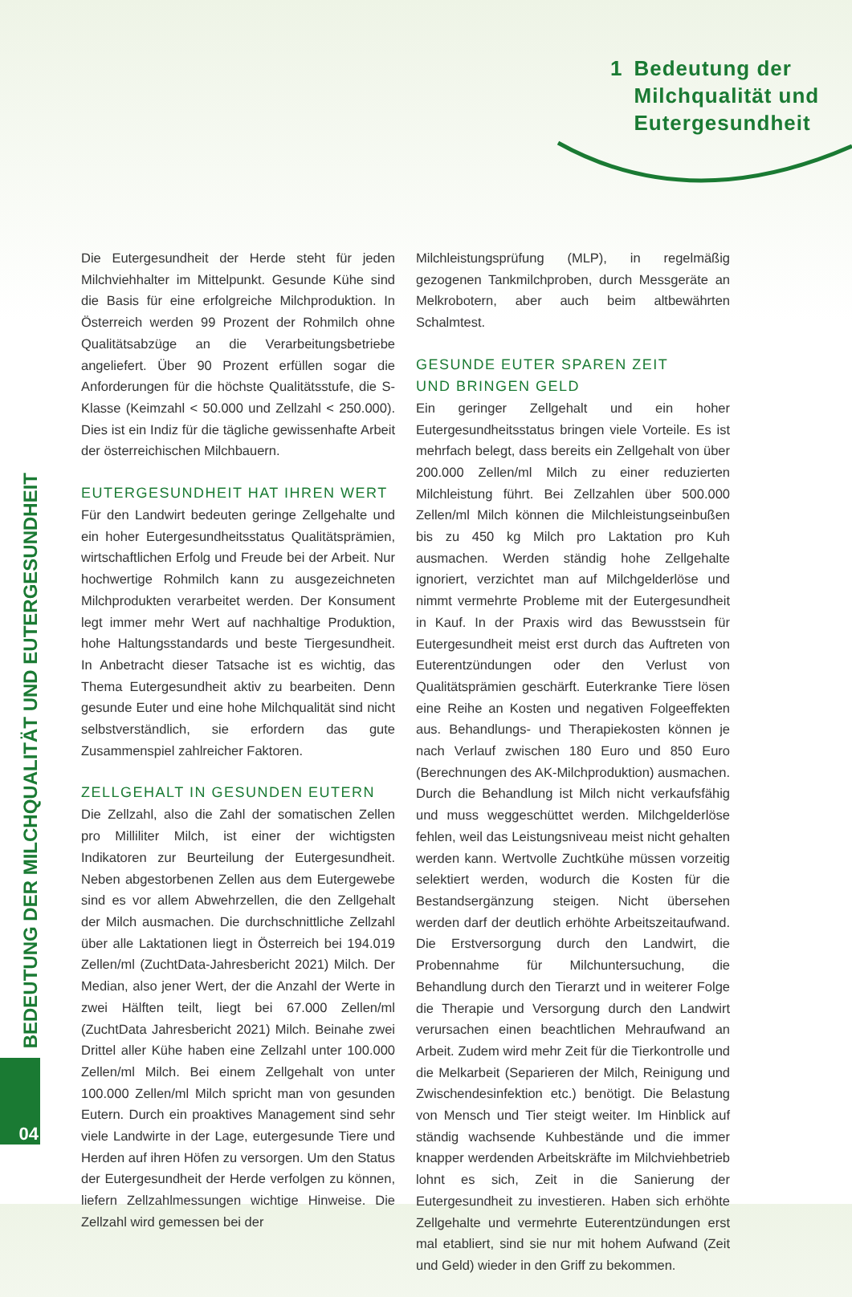1 Bedeutung der
Milchqualität und
Eutergesundheit
BEDEUTUNG DER MILCHQUALITÄT UND EUTERGESUNDHEIT
04
Die Eutergesundheit der Herde steht für jeden Milchviehhalter im Mittelpunkt. Gesunde Kühe sind die Basis für eine erfolgreiche Milchproduktion. In Österreich werden 99 Prozent der Rohmilch ohne Qualitätsabzüge an die Verarbeitungsbetriebe angeliefert. Über 90 Prozent erfüllen sogar die Anforderungen für die höchste Qualitätsstufe, die S-Klasse (Keimzahl < 50.000 und Zellzahl < 250.000). Dies ist ein Indiz für die tägliche gewissenhafte Arbeit der österreichischen Milchbauern.
EUTERGESUNDHEIT HAT IHREN WERT
Für den Landwirt bedeuten geringe Zellgehalte und ein hoher Eutergesundheitsstatus Qualitätsprämien, wirtschaftlichen Erfolg und Freude bei der Arbeit. Nur hochwertige Rohmilch kann zu ausgezeichneten Milchprodukten verarbeitet werden. Der Konsument legt immer mehr Wert auf nachhaltige Produktion, hohe Haltungsstandards und beste Tiergesundheit. In Anbetracht dieser Tatsache ist es wichtig, das Thema Eutergesundheit aktiv zu bearbeiten. Denn gesunde Euter und eine hohe Milchqualität sind nicht selbstverständlich, sie erfordern das gute Zusammenspiel zahlreicher Faktoren.
ZELLGEHALT IN GESUNDEN EUTERN
Die Zellzahl, also die Zahl der somatischen Zellen pro Milliliter Milch, ist einer der wichtigsten Indikatoren zur Beurteilung der Eutergesundheit. Neben abgestorbenen Zellen aus dem Eutergewebe sind es vor allem Abwehrzellen, die den Zellgehalt der Milch ausmachen. Die durchschnittliche Zellzahl über alle Laktationen liegt in Österreich bei 194.019 Zellen/ml (ZuchtData-Jahresbericht 2021) Milch. Der Median, also jener Wert, der die Anzahl der Werte in zwei Hälften teilt, liegt bei 67.000 Zellen/ml (ZuchtData Jahresbericht 2021) Milch. Beinahe zwei Drittel aller Kühe haben eine Zellzahl unter 100.000 Zellen/ml Milch. Bei einem Zellgehalt von unter 100.000 Zellen/ml Milch spricht man von gesunden Eutern. Durch ein proaktives Management sind sehr viele Landwirte in der Lage, eutergesunde Tiere und Herden auf ihren Höfen zu versorgen. Um den Status der Eutergesundheit der Herde verfolgen zu können, liefern Zellzahlmessungen wichtige Hinweise. Die Zellzahl wird gemessen bei der
Milchleistungsprüfung (MLP), in regelmäßig gezogenen Tankmilchproben, durch Messgeräte an Melkrobotern, aber auch beim altbewährten Schalmtest.
GESUNDE EUTER SPAREN ZEIT
UND BRINGEN GELD
Ein geringer Zellgehalt und ein hoher Eutergesundheitsstatus bringen viele Vorteile. Es ist mehrfach belegt, dass bereits ein Zellgehalt von über 200.000 Zellen/ml Milch zu einer reduzierten Milchleistung führt. Bei Zellzahlen über 500.000 Zellen/ml Milch können die Milchleistungseinbußen bis zu 450 kg Milch pro Laktation pro Kuh ausmachen. Werden ständig hohe Zellgehalte ignoriert, verzichtet man auf Milchgelderlöse und nimmt vermehrte Probleme mit der Eutergesundheit in Kauf. In der Praxis wird das Bewusstsein für Eutergesundheit meist erst durch das Auftreten von Euterentzündungen oder den Verlust von Qualitätsprämien geschärft. Euterkranke Tiere lösen eine Reihe an Kosten und negativen Folgeeffekten aus. Behandlungs- und Therapiekosten können je nach Verlauf zwischen 180 Euro und 850 Euro (Berechnungen des AK-Milchproduktion) ausmachen. Durch die Behandlung ist Milch nicht verkaufsfähig und muss weggeschüttet werden. Milchgelderlöse fehlen, weil das Leistungsniveau meist nicht gehalten werden kann. Wertvolle Zuchtkühe müssen vorzeitig selektiert werden, wodurch die Kosten für die Bestandsergänzung steigen. Nicht übersehen werden darf der deutlich erhöhte Arbeitszeitaufwand. Die Erstversorgung durch den Landwirt, die Probennahme für Milchuntersuchung, die Behandlung durch den Tierarzt und in weiterer Folge die Therapie und Versorgung durch den Landwirt verursachen einen beachtlichen Mehraufwand an Arbeit. Zudem wird mehr Zeit für die Tierkontrolle und die Melkarbeit (Separieren der Milch, Reinigung und Zwischendesinfektion etc.) benötigt. Die Belastung von Mensch und Tier steigt weiter. Im Hinblick auf ständig wachsende Kuhbestände und die immer knapper werdenden Arbeitskräfte im Milchviehbetrieb lohnt es sich, Zeit in die Sanierung der Eutergesundheit zu investieren. Haben sich erhöhte Zellgehalte und vermehrte Euterentzündungen erst mal etabliert, sind sie nur mit hohem Aufwand (Zeit und Geld) wieder in den Griff zu bekommen.